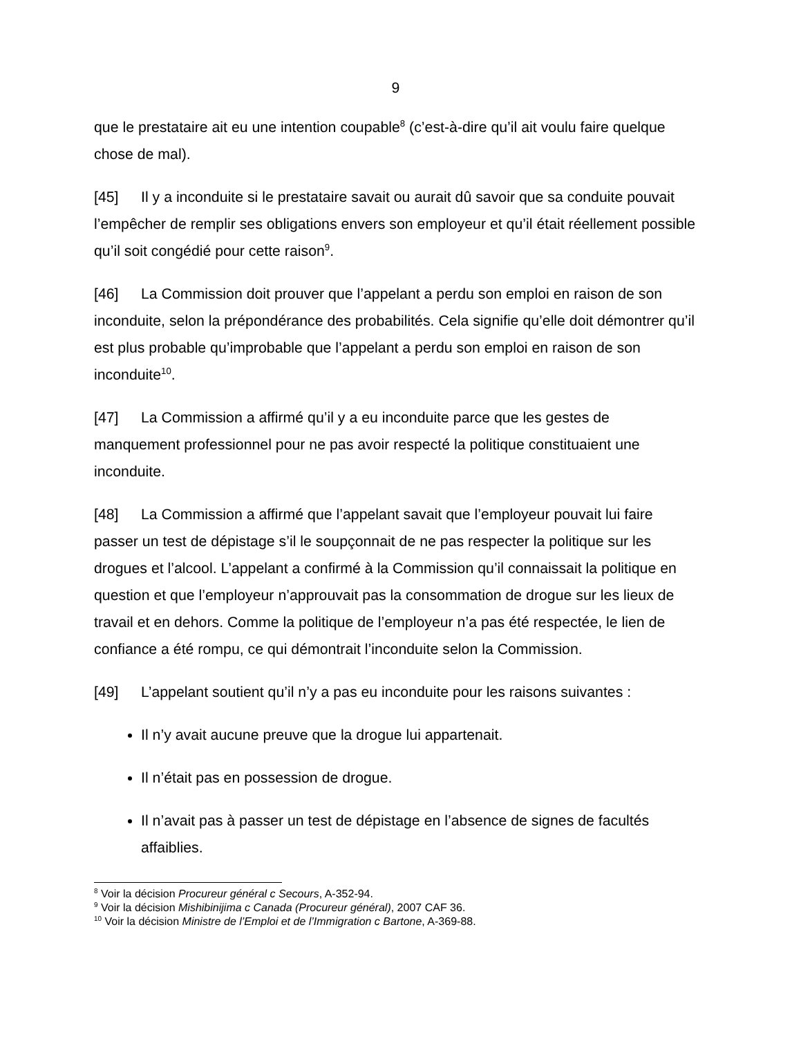9
que le prestataire ait eu une intention coupable<sup>8</sup> (c’est-à-dire qu’il ait voulu faire quelque chose de mal).
[45] Il y a inconduite si le prestataire savait ou aurait dû savoir que sa conduite pouvait l’empêcher de remplir ses obligations envers son employeur et qu’il était réellement possible qu’il soit congédié pour cette raison<sup>9</sup>.
[46] La Commission doit prouver que l’appelant a perdu son emploi en raison de son inconduite, selon la prépondérance des probabilités. Cela signifie qu’elle doit démontrer qu’il est plus probable qu’improbable que l’appelant a perdu son emploi en raison de son inconduite<sup>10</sup>.
[47] La Commission a affirmé qu’il y a eu inconduite parce que les gestes de manquement professionnel pour ne pas avoir respecté la politique constituaient une inconduite.
[48] La Commission a affirmé que l’appelant savait que l’employeur pouvait lui faire passer un test de dépistage s’il le soupçonnait de ne pas respecter la politique sur les drogues et l’alcool. L’appelant a confirmé à la Commission qu’il connaissait la politique en question et que l’employeur n’approuvait pas la consommation de drogue sur les lieux de travail et en dehors. Comme la politique de l’employeur n’a pas été respectée, le lien de confiance a été rompu, ce qui démontrait l’inconduite selon la Commission.
[49] L’appelant soutient qu’il n’y a pas eu inconduite pour les raisons suivantes :
Il n’y avait aucune preuve que la drogue lui appartenait.
Il n’était pas en possession de drogue.
Il n’avait pas à passer un test de dépistage en l’absence de signes de facultés affaiblies.
<sup>8</sup> Voir la décision Procureur général c Secours, A-352-94.
<sup>9</sup> Voir la décision Mishibinijima c Canada (Procureur général), 2007 CAF 36.
<sup>10</sup> Voir la décision Ministre de l’Emploi et de l’Immigration c Bartone, A-369-88.